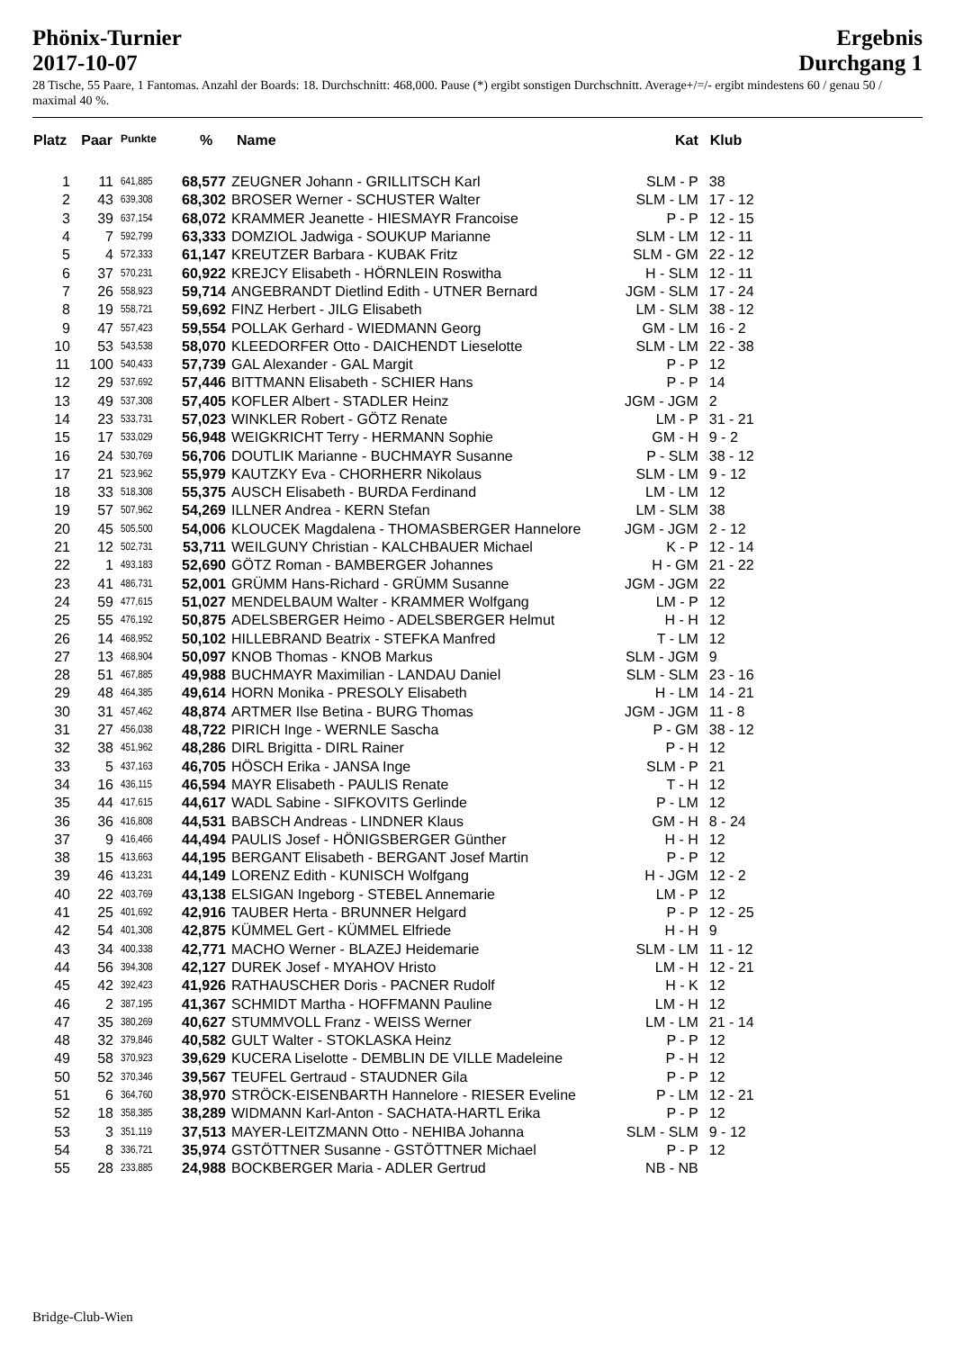Phönix-Turnier
2017-10-07
Ergebnis
Durchgang 1
28 Tische, 55 Paare, 1 Fantomas. Anzahl der Boards: 18. Durchschnitt: 468,000. Pause (*) ergibt sonstigen Durchschnitt. Average+/=/- ergibt mindestens 60 / genau 50 / maximal 40 %.
| Platz | Paar | Punkte | % | Name | Kat | Klub |
| --- | --- | --- | --- | --- | --- | --- |
| 1 | 11 | 641,885 | 68,577 | ZEUGNER Johann - GRILLITSCH Karl | SLM - P | 38 |
| 2 | 43 | 639,308 | 68,302 | BROSER Werner - SCHUSTER Walter | SLM - LM | 17 - 12 |
| 3 | 39 | 637,154 | 68,072 | KRAMMER Jeanette - HIESMAYR Francoise | P - P | 12 - 15 |
| 4 | 7 | 592,799 | 63,333 | DOMZIOL Jadwiga - SOUKUP Marianne | SLM - LM | 12 - 11 |
| 5 | 4 | 572,333 | 61,147 | KREUTZER Barbara - KUBAK Fritz | SLM - GM | 22 - 12 |
| 6 | 37 | 570,231 | 60,922 | KREJCY Elisabeth - HÖRNLEIN Roswitha | H - SLM | 12 - 11 |
| 7 | 26 | 558,923 | 59,714 | ANGEBRANDT Dietlind Edith - UTNER Bernard | JGM - SLM | 17 - 24 |
| 8 | 19 | 558,721 | 59,692 | FINZ Herbert - JILG Elisabeth | LM - SLM | 38 - 12 |
| 9 | 47 | 557,423 | 59,554 | POLLAK Gerhard - WIEDMANN Georg | GM - LM | 16 - 2 |
| 10 | 53 | 543,538 | 58,070 | KLEEDORFER Otto - DAICHENDT Lieselotte | SLM - LM | 22 - 38 |
| 11 | 100 | 540,433 | 57,739 | GAL Alexander - GAL Margit | P - P | 12 |
| 12 | 29 | 537,692 | 57,446 | BITTMANN Elisabeth - SCHIER Hans | P - P | 14 |
| 13 | 49 | 537,308 | 57,405 | KOFLER Albert - STADLER Heinz | JGM - JGM | 2 |
| 14 | 23 | 533,731 | 57,023 | WINKLER Robert - GÖTZ Renate | LM - P | 31 - 21 |
| 15 | 17 | 533,029 | 56,948 | WEIGKRICHT Terry - HERMANN Sophie | GM - H | 9 - 2 |
| 16 | 24 | 530,769 | 56,706 | DOUTLIK Marianne - BUCHMAYR Susanne | P - SLM | 38 - 12 |
| 17 | 21 | 523,962 | 55,979 | KAUTZKY Eva - CHORHERR Nikolaus | SLM - LM | 9 - 12 |
| 18 | 33 | 518,308 | 55,375 | AUSCH Elisabeth - BURDA Ferdinand | LM - LM | 12 |
| 19 | 57 | 507,962 | 54,269 | ILLNER Andrea - KERN Stefan | LM - SLM | 38 |
| 20 | 45 | 505,500 | 54,006 | KLOUCEK Magdalena - THOMASBERGER Hannelore | JGM - JGM | 2 - 12 |
| 21 | 12 | 502,731 | 53,711 | WEILGUNY Christian - KALCHBAUER Michael | K - P | 12 - 14 |
| 22 | 1 | 493,183 | 52,690 | GÖTZ Roman - BAMBERGER Johannes | H - GM | 21 - 22 |
| 23 | 41 | 486,731 | 52,001 | GRÜMM Hans-Richard - GRÜMM Susanne | JGM - JGM | 22 |
| 24 | 59 | 477,615 | 51,027 | MENDELBAUM Walter - KRAMMER Wolfgang | LM - P | 12 |
| 25 | 55 | 476,192 | 50,875 | ADELSBERGER Heimo - ADELSBERGER Helmut | H - H | 12 |
| 26 | 14 | 468,952 | 50,102 | HILLEBRAND Beatrix - STEFKA Manfred | T - LM | 12 |
| 27 | 13 | 468,904 | 50,097 | KNOB Thomas - KNOB Markus | SLM - JGM | 9 |
| 28 | 51 | 467,885 | 49,988 | BUCHMAYR Maximilian - LANDAU Daniel | SLM - SLM | 23 - 16 |
| 29 | 48 | 464,385 | 49,614 | HORN Monika - PRESOLY Elisabeth | H - LM | 14 - 21 |
| 30 | 31 | 457,462 | 48,874 | ARTMER Ilse Betina - BURG Thomas | JGM - JGM | 11 - 8 |
| 31 | 27 | 456,038 | 48,722 | PIRICH Inge - WERNLE Sascha | P - GM | 38 - 12 |
| 32 | 38 | 451,962 | 48,286 | DIRL Brigitta - DIRL Rainer | P - H | 12 |
| 33 | 5 | 437,163 | 46,705 | HÖSCH Erika - JANSA Inge | SLM - P | 21 |
| 34 | 16 | 436,115 | 46,594 | MAYR Elisabeth - PAULIS Renate | T - H | 12 |
| 35 | 44 | 417,615 | 44,617 | WADL Sabine - SIFKOVITS Gerlinde | P - LM | 12 |
| 36 | 36 | 416,808 | 44,531 | BABSCH Andreas - LINDNER Klaus | GM - H | 8 - 24 |
| 37 | 9 | 416,466 | 44,494 | PAULIS Josef - HÖNIGSBERGER Günther | H - H | 12 |
| 38 | 15 | 413,663 | 44,195 | BERGANT Elisabeth - BERGANT Josef Martin | P - P | 12 |
| 39 | 46 | 413,231 | 44,149 | LORENZ Edith - KUNISCH Wolfgang | H - JGM | 12 - 2 |
| 40 | 22 | 403,769 | 43,138 | ELSIGAN Ingeborg - STEBEL Annemarie | LM - P | 12 |
| 41 | 25 | 401,692 | 42,916 | TAUBER Herta - BRUNNER Helgard | P - P | 12 - 25 |
| 42 | 54 | 401,308 | 42,875 | KÜMMEL Gert - KÜMMEL Elfriede | H - H | 9 |
| 43 | 34 | 400,338 | 42,771 | MACHO Werner - BLAZEJ Heidemarie | SLM - LM | 11 - 12 |
| 44 | 56 | 394,308 | 42,127 | DUREK Josef - MYAHOV Hristo | LM - H | 12 - 21 |
| 45 | 42 | 392,423 | 41,926 | RATHAUSCHER Doris - PACNER Rudolf | H - K | 12 |
| 46 | 2 | 387,195 | 41,367 | SCHMIDT Martha - HOFFMANN Pauline | LM - H | 12 |
| 47 | 35 | 380,269 | 40,627 | STUMMVOLL Franz - WEISS Werner | LM - LM | 21 - 14 |
| 48 | 32 | 379,846 | 40,582 | GULT Walter - STOKLASKA Heinz | P - P | 12 |
| 49 | 58 | 370,923 | 39,629 | KUCERA Liselotte - DEMBLIN DE VILLE Madeleine | P - H | 12 |
| 50 | 52 | 370,346 | 39,567 | TEUFEL Gertraud - STAUDNER Gila | P - P | 12 |
| 51 | 6 | 364,760 | 38,970 | STRÖCK-EISENBARTH Hannelore - RIESER Eveline | P - LM | 12 - 21 |
| 52 | 18 | 358,385 | 38,289 | WIDMANN Karl-Anton - SACHATA-HARTL Erika | P - P | 12 |
| 53 | 3 | 351,119 | 37,513 | MAYER-LEITZMANN Otto - NEHIBA Johanna | SLM - SLM | 9 - 12 |
| 54 | 8 | 336,721 | 35,974 | GSTÖTTNER Susanne - GSTÖTTNER Michael | P - P | 12 |
| 55 | 28 | 233,885 | 24,988 | BOCKBERGER Maria - ADLER Gertrud | NB - NB | |
Bridge-Club-Wien